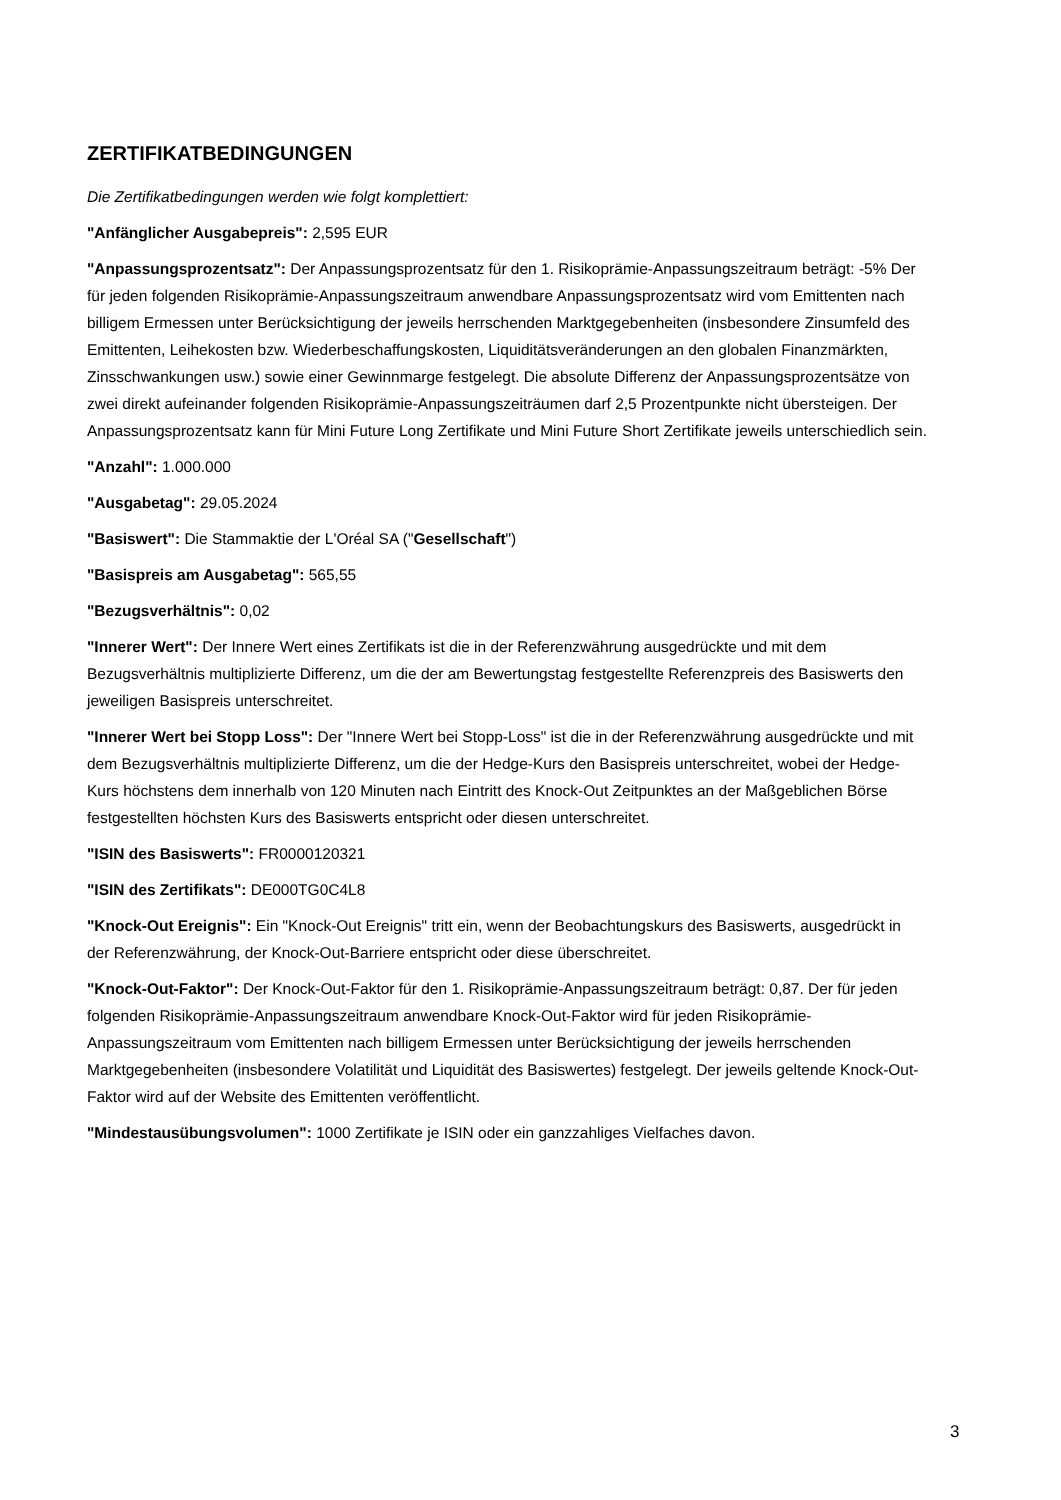ZERTIFIKATBEDINGUNGEN
Die Zertifikatbedingungen werden wie folgt komplettiert:
"Anfänglicher Ausgabepreis": 2,595 EUR
"Anpassungsprozentsatz": Der Anpassungsprozentsatz für den 1. Risikoprämie-Anpassungszeitraum beträgt: -5% Der für jeden folgenden Risikoprämie-Anpassungszeitraum anwendbare Anpassungsprozentsatz wird vom Emittenten nach billigem Ermessen unter Berücksichtigung der jeweils herrschenden Marktgegebenheiten (insbesondere Zinsumfeld des Emittenten, Leihekosten bzw. Wiederbeschaffungskosten, Liquiditätsveränderungen an den globalen Finanzmärkten, Zinsschwankungen usw.) sowie einer Gewinnmarge festgelegt. Die absolute Differenz der Anpassungsprozentsätze von zwei direkt aufeinander folgenden Risikoprämie-Anpassungszeiträumen darf 2,5 Prozentpunkte nicht übersteigen. Der Anpassungsprozentsatz kann für Mini Future Long Zertifikate und Mini Future Short Zertifikate jeweils unterschiedlich sein.
"Anzahl": 1.000.000
"Ausgabetag": 29.05.2024
"Basiswert": Die Stammaktie der L'Oréal SA ("Gesellschaft")
"Basispreis am Ausgabetag": 565,55
"Bezugsverhältnis": 0,02
"Innerer Wert": Der Innere Wert eines Zertifikats ist die in der Referenzwährung ausgedrückte und mit dem Bezugsverhältnis multiplizierte Differenz, um die der am Bewertungstag festgestellte Referenzpreis des Basiswerts den jeweiligen Basispreis unterschreitet.
"Innerer Wert bei Stopp Loss": Der "Innere Wert bei Stopp-Loss" ist die in der Referenzwährung ausgedrückte und mit dem Bezugsverhältnis multiplizierte Differenz, um die der Hedge-Kurs den Basispreis unterschreitet, wobei der Hedge-Kurs höchstens dem innerhalb von 120 Minuten nach Eintritt des Knock-Out Zeitpunktes an der Maßgeblichen Börse festgestellten höchsten Kurs des Basiswerts entspricht oder diesen unterschreitet.
"ISIN des Basiswerts": FR0000120321
"ISIN des Zertifikats": DE000TG0C4L8
"Knock-Out Ereignis": Ein "Knock-Out Ereignis" tritt ein, wenn der Beobachtungskurs des Basiswerts, ausgedrückt in der Referenzwährung, der Knock-Out-Barriere entspricht oder diese überschreitet.
"Knock-Out-Faktor": Der Knock-Out-Faktor für den 1. Risikoprämie-Anpassungszeitraum beträgt: 0,87. Der für jeden folgenden Risikoprämie-Anpassungszeitraum anwendbare Knock-Out-Faktor wird für jeden Risikoprämie-Anpassungszeitraum vom Emittenten nach billigem Ermessen unter Berücksichtigung der jeweils herrschenden Marktgegebenheiten (insbesondere Volatilität und Liquidität des Basiswertes) festgelegt. Der jeweils geltende Knock-Out-Faktor wird auf der Website des Emittenten veröffentlicht.
"Mindestausübungsvolumen": 1000 Zertifikate je ISIN oder ein ganzzahliges Vielfaches davon.
3